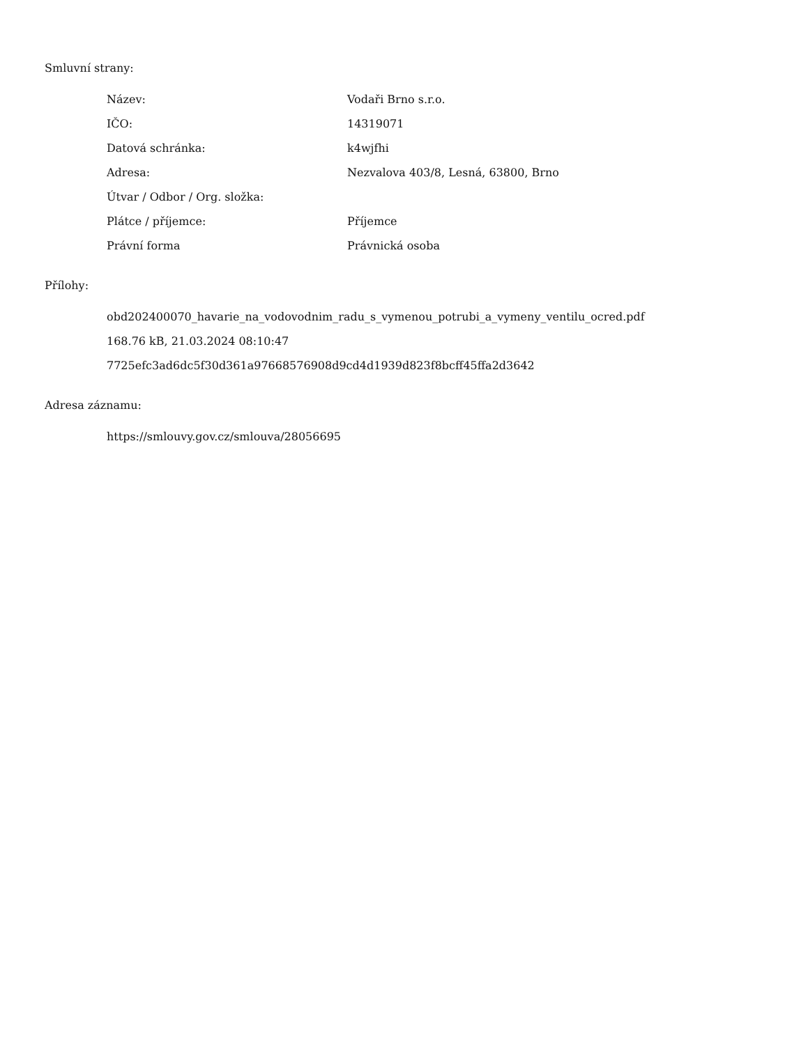Smluvní strany:
| Název: | Vodaři Brno s.r.o. |
| IČO: | 14319071 |
| Datová schránka: | k4wjfhi |
| Adresa: | Nezvalova 403/8, Lesná, 63800, Brno |
| Útvar / Odbor / Org. složka: | |
| Plátce / příjemce: | Příjemce |
| Právní forma | Právnická osoba |
Přílohy:
obd202400070_havarie_na_vodovodnim_radu_s_vymenou_potrubi_a_vymeny_ventilu_ocred.pdf
168.76 kB, 21.03.2024 08:10:47
7725efc3ad6dc5f30d361a97668576908d9cd4d1939d823f8bcff45ffa2d3642
Adresa záznamu:
https://smlouvy.gov.cz/smlouva/28056695